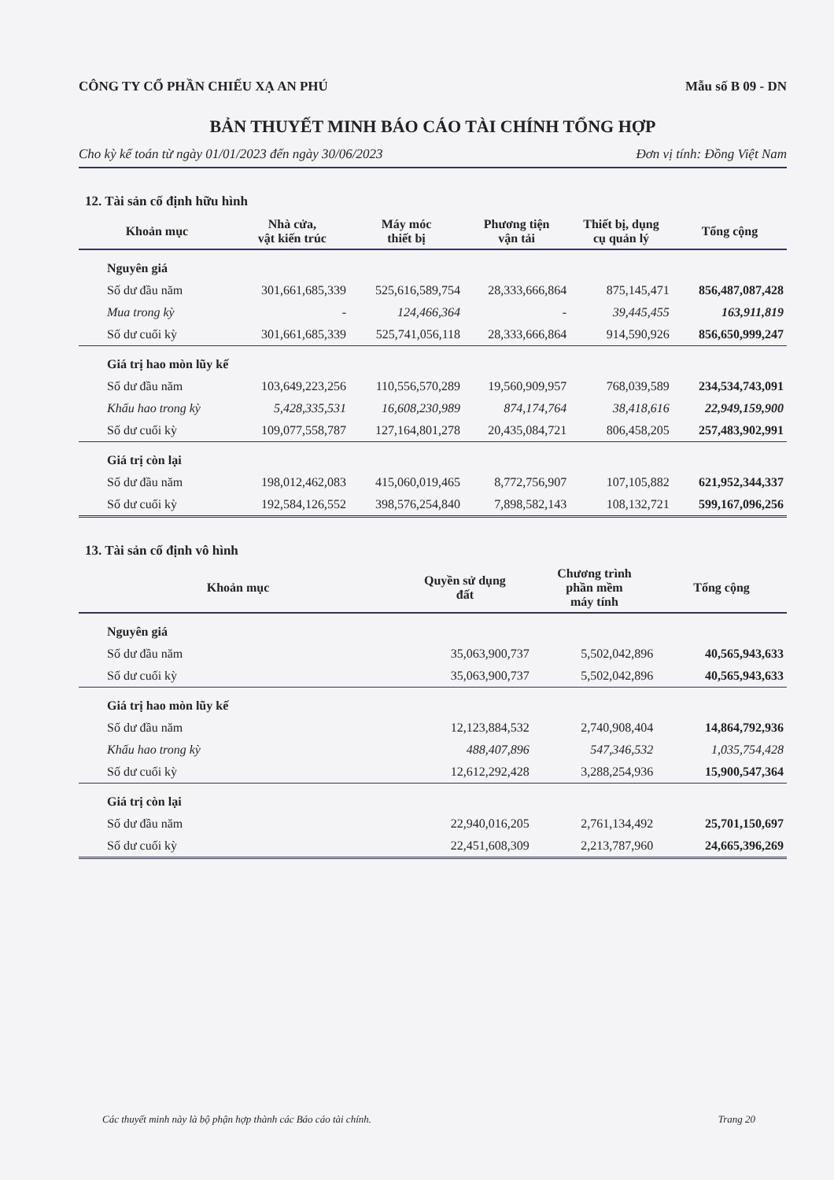CÔNG TY CỔ PHẦN CHIẾU XẠ AN PHÚ Mẫu số B 09 - DN
BẢN THUYẾT MINH BÁO CÁO TÀI CHÍNH TỔNG HỢP
Cho kỳ kế toán từ ngày 01/01/2023 đến ngày 30/06/2023 Đơn vị tính: Đồng Việt Nam
12. Tài sản cố định hữu hình
| Khoản mục | Nhà cửa, vật kiến trúc | Máy móc thiết bị | Phương tiện vận tải | Thiết bị, dụng cụ quản lý | Tổng cộng |
| --- | --- | --- | --- | --- | --- |
| Nguyên giá | | | | | |
| Số dư đầu năm | 301,661,685,339 | 525,616,589,754 | 28,333,666,864 | 875,145,471 | 856,487,087,428 |
| Mua trong kỳ | - | 124,466,364 | - | 39,445,455 | 163,911,819 |
| Số dư cuối kỳ | 301,661,685,339 | 525,741,056,118 | 28,333,666,864 | 914,590,926 | 856,650,999,247 |
| Giá trị hao mòn lũy kế | | | | | |
| Số dư đầu năm | 103,649,223,256 | 110,556,570,289 | 19,560,909,957 | 768,039,589 | 234,534,743,091 |
| Khấu hao trong kỳ | 5,428,335,531 | 16,608,230,989 | 874,174,764 | 38,418,616 | 22,949,159,900 |
| Số dư cuối kỳ | 109,077,558,787 | 127,164,801,278 | 20,435,084,721 | 806,458,205 | 257,483,902,991 |
| Giá trị còn lại | | | | | |
| Số dư đầu năm | 198,012,462,083 | 415,060,019,465 | 8,772,756,907 | 107,105,882 | 621,952,344,337 |
| Số dư cuối kỳ | 192,584,126,552 | 398,576,254,840 | 7,898,582,143 | 108,132,721 | 599,167,096,256 |
13. Tài sản cố định vô hình
| Khoản mục | Quyền sử dụng đất | Chương trình phần mềm máy tính | Tổng cộng |
| --- | --- | --- | --- |
| Nguyên giá | | | |
| Số dư đầu năm | 35,063,900,737 | 5,502,042,896 | 40,565,943,633 |
| Số dư cuối kỳ | 35,063,900,737 | 5,502,042,896 | 40,565,943,633 |
| Giá trị hao mòn lũy kế | | | |
| Số dư đầu năm | 12,123,884,532 | 2,740,908,404 | 14,864,792,936 |
| Khấu hao trong kỳ | 488,407,896 | 547,346,532 | 1,035,754,428 |
| Số dư cuối kỳ | 12,612,292,428 | 3,288,254,936 | 15,900,547,364 |
| Giá trị còn lại | | | |
| Số dư đầu năm | 22,940,016,205 | 2,761,134,492 | 25,701,150,697 |
| Số dư cuối kỳ | 22,451,608,309 | 2,213,787,960 | 24,665,396,269 |
Các thuyết minh này là bộ phận hợp thành các Báo cáo tài chính. Trang 20